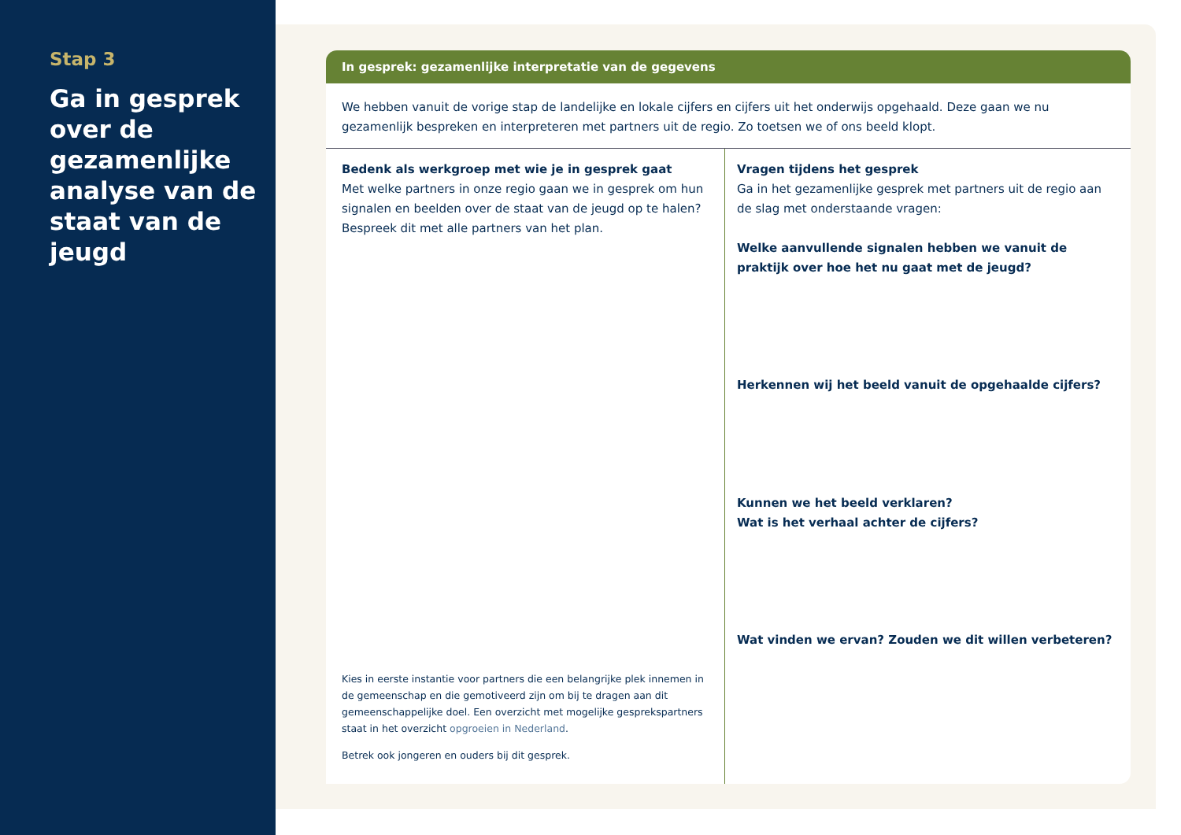Stap 3
Ga in gesprek over de gezamenlijke analyse van de staat van de jeugd
In gesprek: gezamenlijke interpretatie van de gegevens
We hebben vanuit de vorige stap de landelijke en lokale cijfers en cijfers uit het onderwijs opgehaald. Deze gaan we nu gezamenlijk bespreken en interpreteren met partners uit de regio. Zo toetsen we of ons beeld klopt.
Bedenk als werkgroep met wie je in gesprek gaat
Met welke partners in onze regio gaan we in gesprek om hun signalen en beelden over de staat van de jeugd op te halen? Bespreek dit met alle partners van het plan.
Kies in eerste instantie voor partners die een belangrijke plek innemen in de gemeenschap en die gemotiveerd zijn om bij te dragen aan dit gemeenschappelijke doel. Een overzicht met mogelijke gesprekspartners staat in het overzicht opgroeien in Nederland.
Betrek ook jongeren en ouders bij dit gesprek.
Vragen tijdens het gesprek
Ga in het gezamenlijke gesprek met partners uit de regio aan de slag met onderstaande vragen:
Welke aanvullende signalen hebben we vanuit de praktijk over hoe het nu gaat met de jeugd?
Herkennen wij het beeld vanuit de opgehaalde cijfers?
Kunnen we het beeld verklaren?
Wat is het verhaal achter de cijfers?
Wat vinden we ervan? Zouden we dit willen verbeteren?